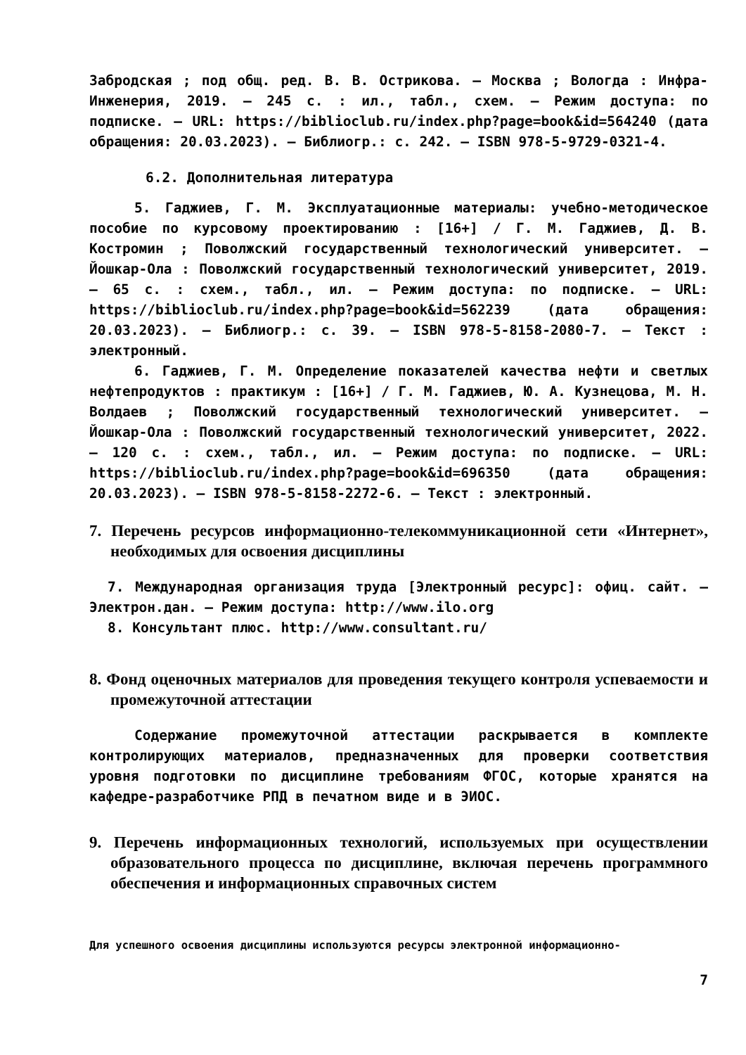Забродская ; под общ. ред. В. В. Острикова. – Москва ; Вологда : Инфра-Инженерия, 2019. – 245 с. : ил., табл., схем. – Режим доступа: по подписке. – URL: https://biblioclub.ru/index.php?page=book&id=564240 (дата обращения: 20.03.2023). – Библиогр.: с. 242. – ISBN 978-5-9729-0321-4.
6.2. Дополнительная литература
5. Гаджиев, Г. М. Эксплуатационные материалы: учебно-методическое пособие по курсовому проектированию : [16+] / Г. М. Гаджиев, Д. В. Костромин ; Поволжский государственный технологический университет. – Йошкар-Ола : Поволжский государственный технологический университет, 2019. – 65 с. : схем., табл., ил. – Режим доступа: по подписке. – URL: https://biblioclub.ru/index.php?page=book&id=562239 (дата обращения: 20.03.2023). – Библиогр.: с. 39. – ISBN 978-5-8158-2080-7. – Текст : электронный.
6. Гаджиев, Г. М. Определение показателей качества нефти и светлых нефтепродуктов : практикум : [16+] / Г. М. Гаджиев, Ю. А. Кузнецова, М. Н. Волдаев ; Поволжский государственный технологический университет. – Йошкар-Ола : Поволжский государственный технологический университет, 2022. – 120 с. : схем., табл., ил. – Режим доступа: по подписке. – URL: https://biblioclub.ru/index.php?page=book&id=696350 (дата обращения: 20.03.2023). – ISBN 978-5-8158-2272-6. – Текст : электронный.
7. Перечень ресурсов информационно-телекоммуникационной сети «Интернет», необходимых для освоения дисциплины
7. Международная организация труда [Электронный ресурс]: офиц. сайт. – Электрон.дан. – Режим доступа: http://www.ilo.org
8. Консультант плюс. http://www.consultant.ru/
8. Фонд оценочных материалов для проведения текущего контроля успеваемости и промежуточной аттестации
Содержание промежуточной аттестации раскрывается в комплекте контролирующих материалов, предназначенных для проверки соответствия уровня подготовки по дисциплине требованиям ФГОС, которые хранятся на кафедре-разработчике РПД в печатном виде и в ЭИОС.
9. Перечень информационных технологий, используемых при осуществлении образовательного процесса по дисциплине, включая перечень программного обеспечения и информационных справочных систем
Для успешного освоения дисциплины используются ресурсы электронной информационно-
7